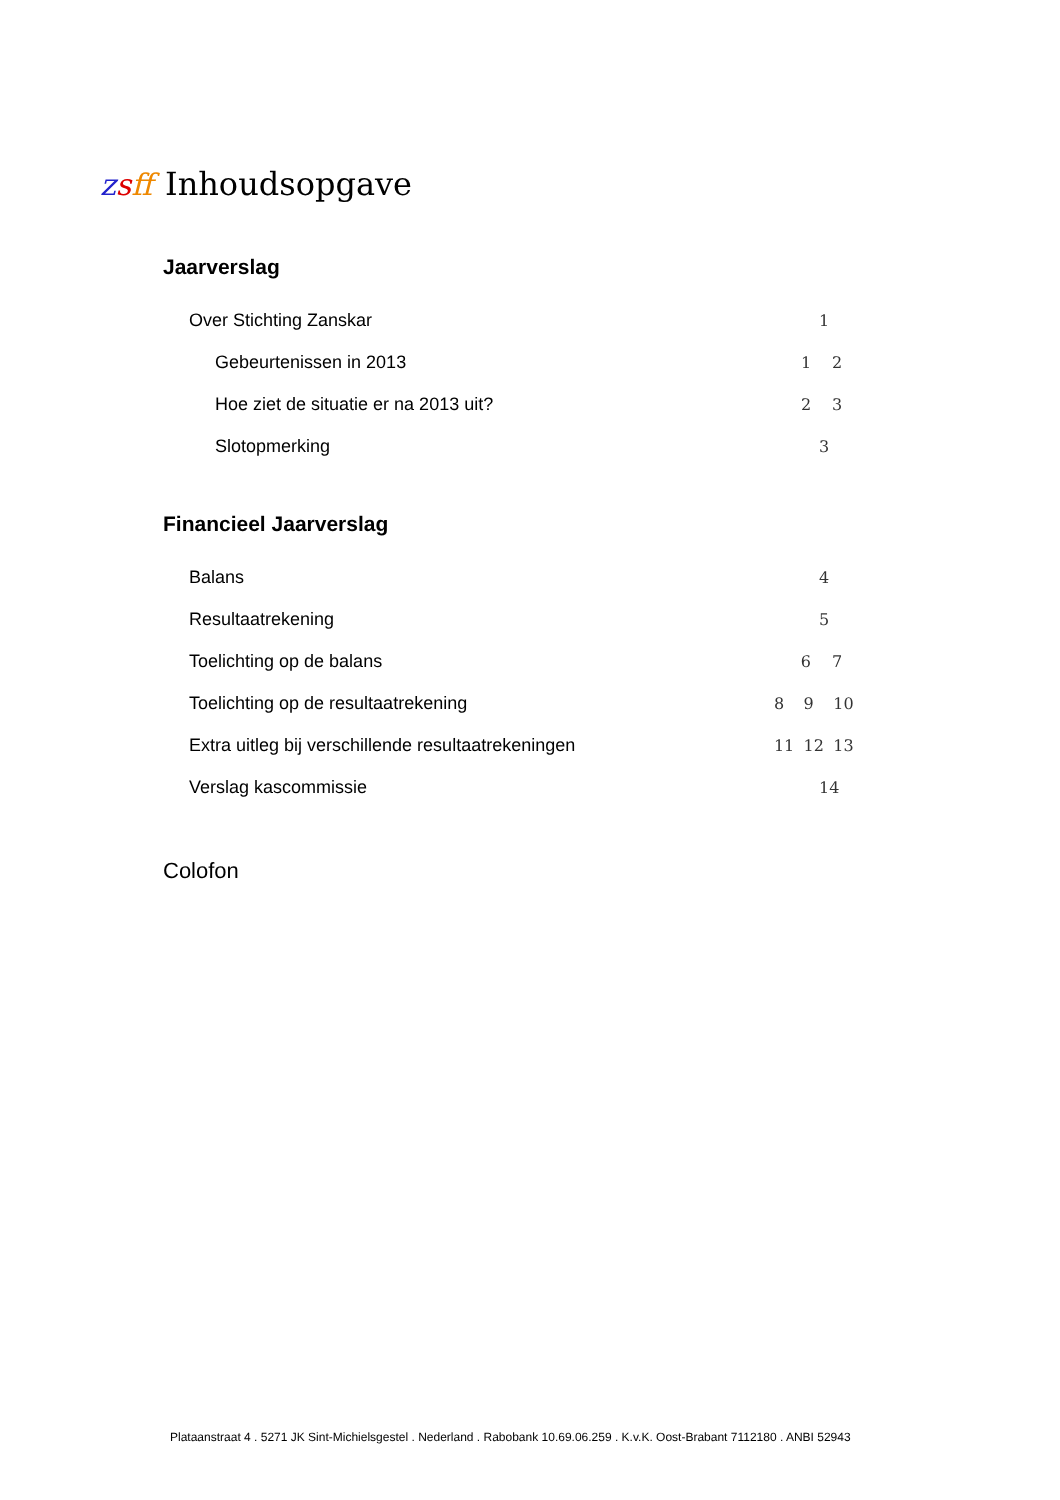zsff
Inhoudsopgave
Jaarverslag
Over Stichting Zanskar 1
Gebeurtenissen in 2013 1 2
Hoe ziet de situatie er na 2013 uit? 2 3
Slotopmerking 3
Financieel Jaarverslag
Balans 4
Resultaatrekening 5
Toelichting op de balans 6 7
Toelichting op de resultaatrekening 8 9 10
Extra uitleg bij verschillende resultaatrekeningen 11 12 13
Verslag kascommissie 14
Colofon
Plataanstraat 4 . 5271 JK Sint-Michielsgestel . Nederland . Rabobank 10.69.06.259 . K.v.K. Oost-Brabant 7112180 . ANBI 52943